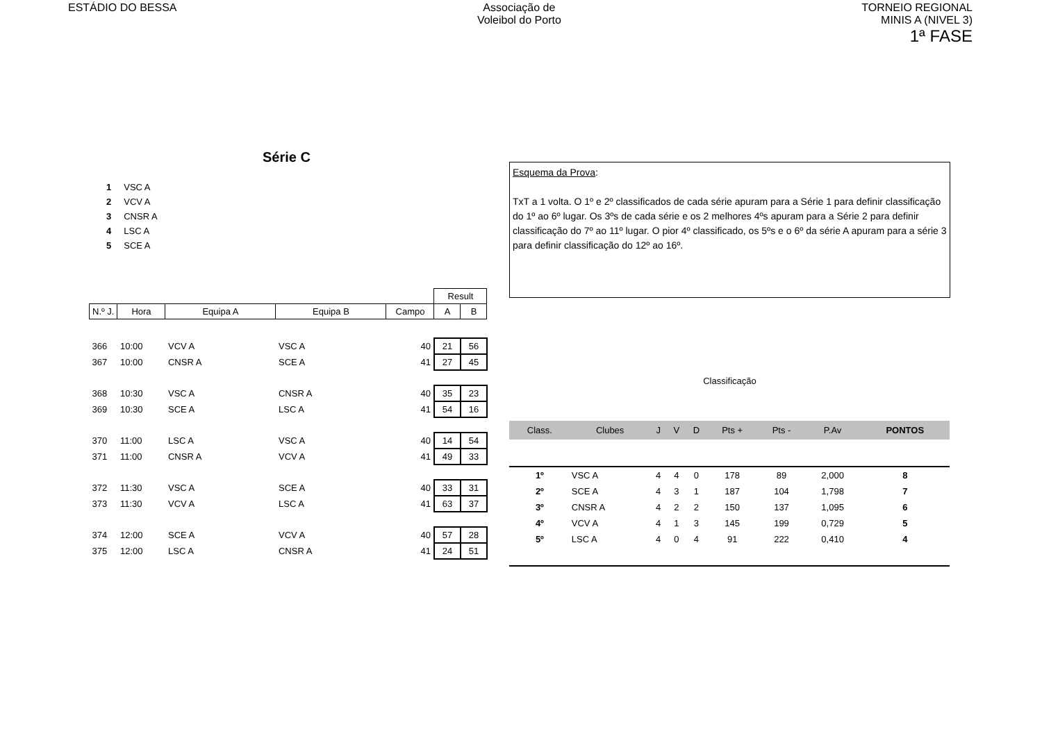ESTÁDIO DO BESSA Associação de
Voleibol do Porto
TORNEIO REGIONAL
MINIS A (NIVEL 3)
1ª FASE
Série C
| 1 | VSC A |
| 2 | VCV A |
| 3 | CNSR A |
| 4 | LSC A |
| 5 | SCE A |
| | | | | | Result | |
| --- | --- | --- | --- | --- | --- | --- |
| N.º J. | Hora | Equipa A | Equipa B | Campo | A | B |
| 366 | 10:00 | VCV A | VSC A | 40 | 21 | 56 |
| 367 | 10:00 | CNSR A | SCE A | 41 | 27 | 45 |
| 368 | 10:30 | VSC A | CNSR A | 40 | 35 | 23 |
| 369 | 10:30 | SCE A | LSC A | 41 | 54 | 16 |
| 370 | 11:00 | LSC A | VSC A | 40 | 14 | 54 |
| 371 | 11:00 | CNSR A | VCV A | 41 | 49 | 33 |
| 372 | 11:30 | VSC A | SCE A | 40 | 33 | 31 |
| 373 | 11:30 | VCV A | LSC A | 41 | 63 | 37 |
| 374 | 12:00 | SCE A | VCV A | 40 | 57 | 28 |
| 375 | 12:00 | LSC A | CNSR A | 41 | 24 | 51 |
Esquema da Prova:
TxT a 1 volta. O 1º e 2º classificados de cada série apuram para a Série 1 para definir classificação do 1º ao 6º lugar. Os 3ºs de cada série e os 2 melhores 4ºs apuram para a Série 2 para definir classificação do 7º ao 11º lugar. O pior 4º classificado, os 5ºs e o 6º da série A apuram para a série 3 para definir classificação do 12º ao 16º.
Classificação
| Class. | Clubes | J | V | D | Pts + | Pts - | P.Av | PONTOS |
| --- | --- | --- | --- | --- | --- | --- | --- | --- |
| 1º | VSC A | 4 | 4 | 0 | 178 | 89 | 2,000 | 8 |
| 2º | SCE A | 4 | 3 | 1 | 187 | 104 | 1,798 | 7 |
| 3º | CNSR A | 4 | 2 | 2 | 150 | 137 | 1,095 | 6 |
| 4º | VCV A | 4 | 1 | 3 | 145 | 199 | 0,729 | 5 |
| 5º | LSC A | 4 | 0 | 4 | 91 | 222 | 0,410 | 4 |